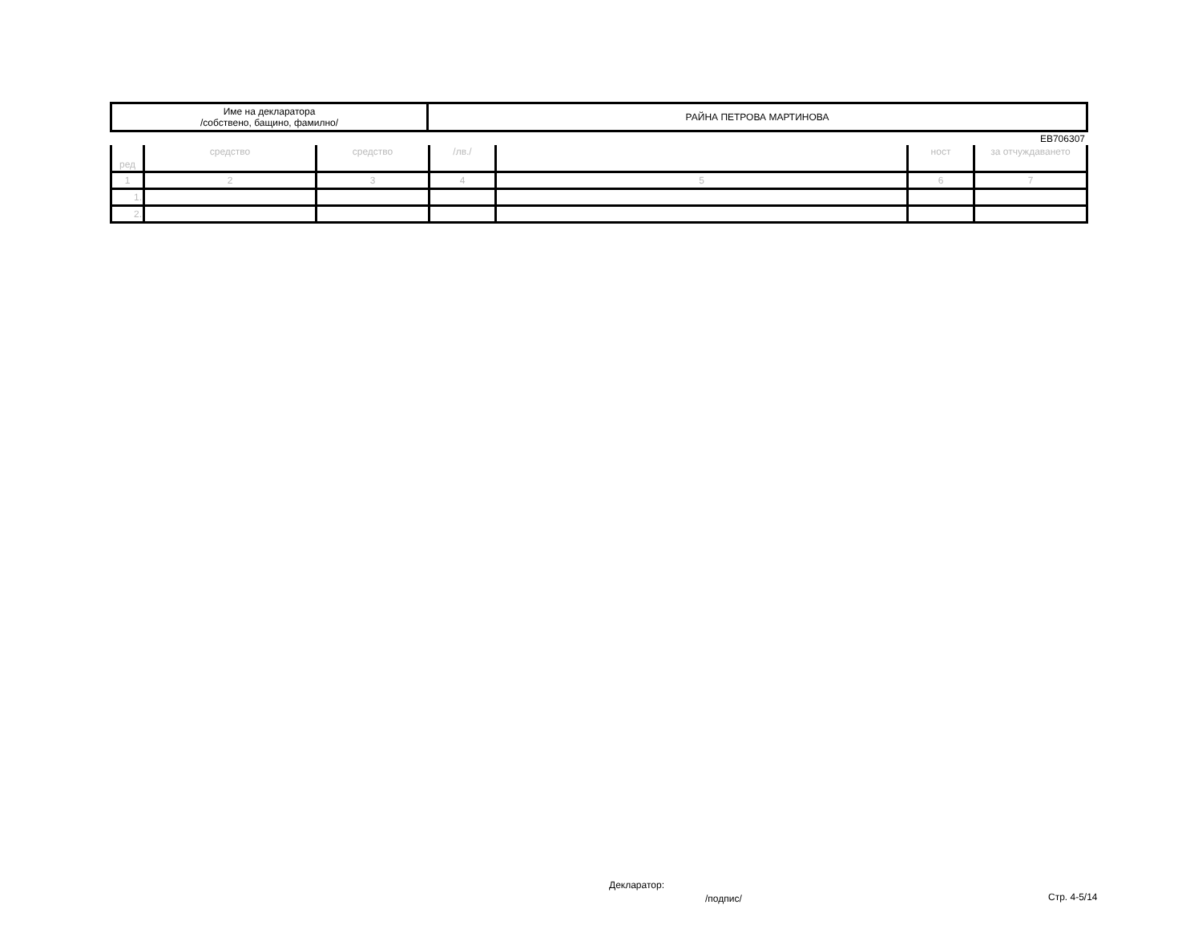| Име на декларатора /собствено, бащино, фамилно/ | РАЙНА ПЕТРОВА МАРТИНОВА |
ЕВ706307
| ред | средство | средство | /лв./ | | ност | за отчуждаването |
| 1 | 2 | 3 | 4 | 5 | 6 | 7 |
| 1. | | | | | | |
| 2. | | | | | | |
Декларатор:
/подпис/ Стр. 4-5/14